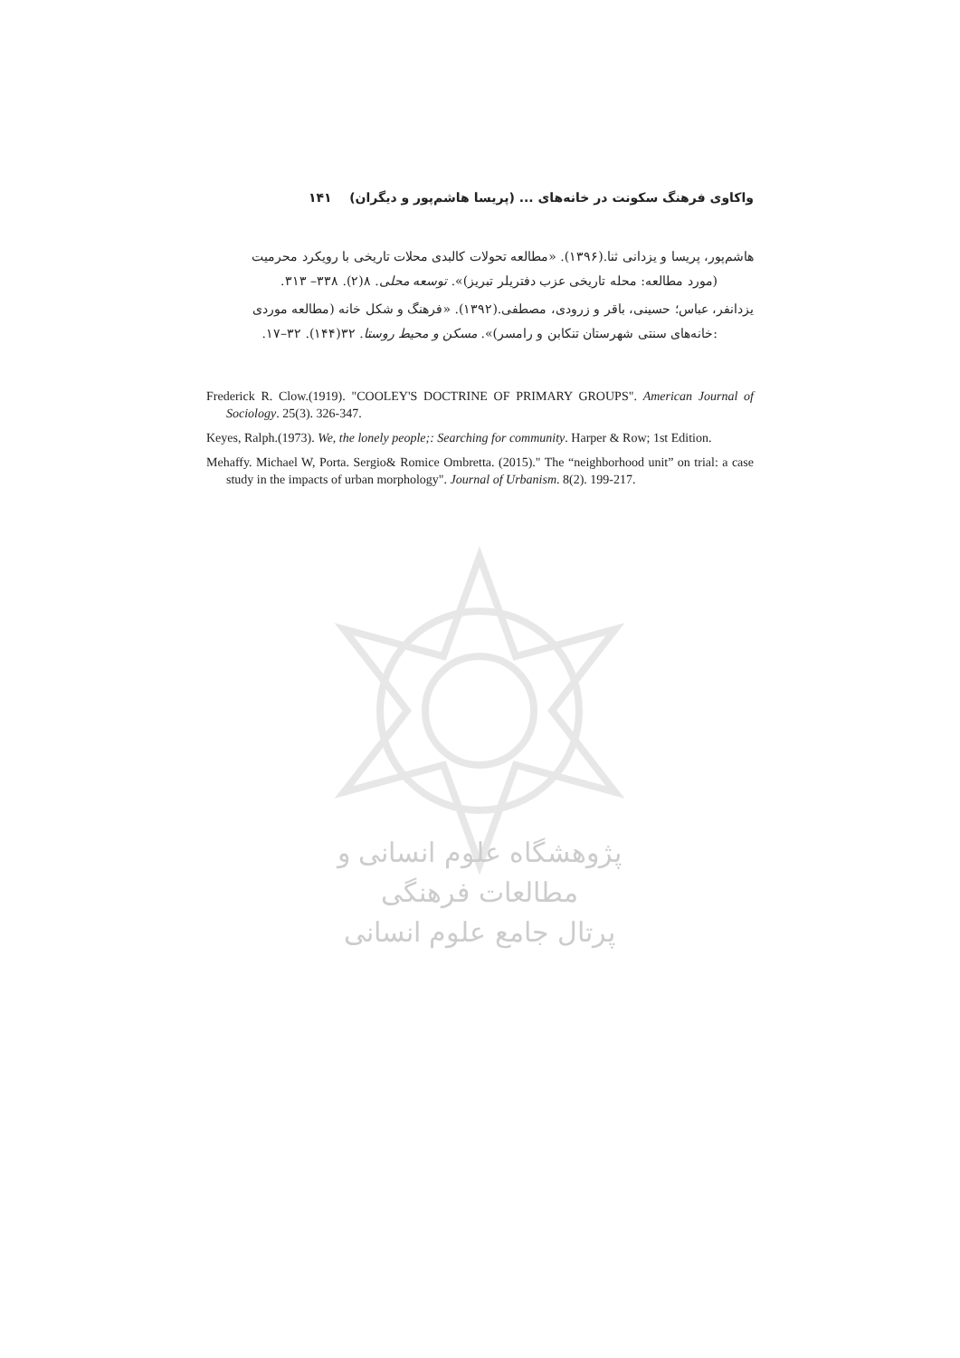واکاوی فرهنگ سکونت در خانه‌های ... (پریسا هاشم‌پور و دیگران) ۱۴۱
هاشم‌پور، پریسا و یزدانی ثنا.(۱۳۹۶). «مطالعه تحولات کالبدی محلات تاریخی با رویکرد محرمیت
(مورد مطالعه: محله تاریخی عزب دفتریلر تبریز)». توسعه محلی. ۸(۲). ۳۳۸– ۳۱۳.
یزدانفر، عباس؛ حسینی، باقر و زرودی، مصطفی.(۱۳۹۲). «فرهنگ و شکل خانه (مطالعه موردی
:خانه‌های سنتی شهرستان تنکابن و رامسر)». مسکن و محیط روستا. ۳۲(۱۴۴). ۳۲–۱۷.
Frederick R. Clow.(1919). "COOLEY'S DOCTRINE OF PRIMARY GROUPS". American Journal of Sociology. 25(3). 326-347.
Keyes, Ralph.(1973). We, the lonely people;: Searching for community. Harper & Row; 1st Edition.
Mehaffy. Michael W, Porta. Sergio& Romice Ombretta. (2015)." The “neighborhood unit” on trial: a case study in the impacts of urban morphology". Journal of Urbanism. 8(2). 199-217.
پژوهشگاه علوم انسانی و مطالعات فرهنگی
پرتال جامع علوم انسانی